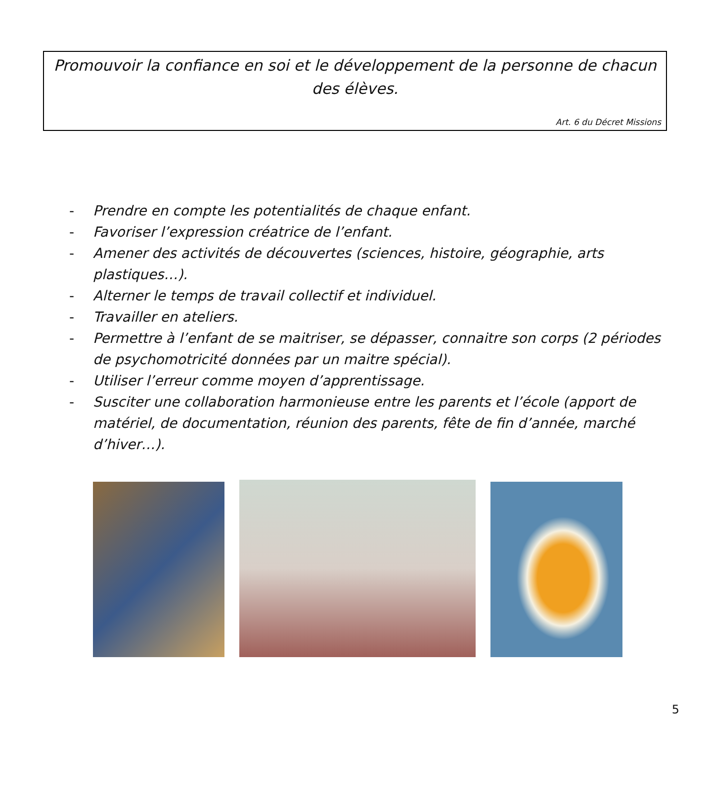Promouvoir la confiance en soi et le développement de la personne de chacun des élèves.
Art. 6 du Décret Missions
- Prendre en compte les potentialités de chaque enfant.
- Favoriser l’expression créatrice de l’enfant.
- Amener des activités de découvertes (sciences, histoire, géographie, arts plastiques…).
- Alterner le temps de travail collectif et individuel.
- Travailler en ateliers.
- Permettre à l’enfant de se maitriser, se dépasser, connaitre son corps (2 périodes de psychomotricité données par un maitre spécial).
- Utiliser l’erreur comme moyen d’apprentissage.
- Susciter une collaboration harmonieuse entre les parents et l’école (apport de matériel, de documentation, réunion des parents, fête de fin d’année, marché d’hiver…).
5